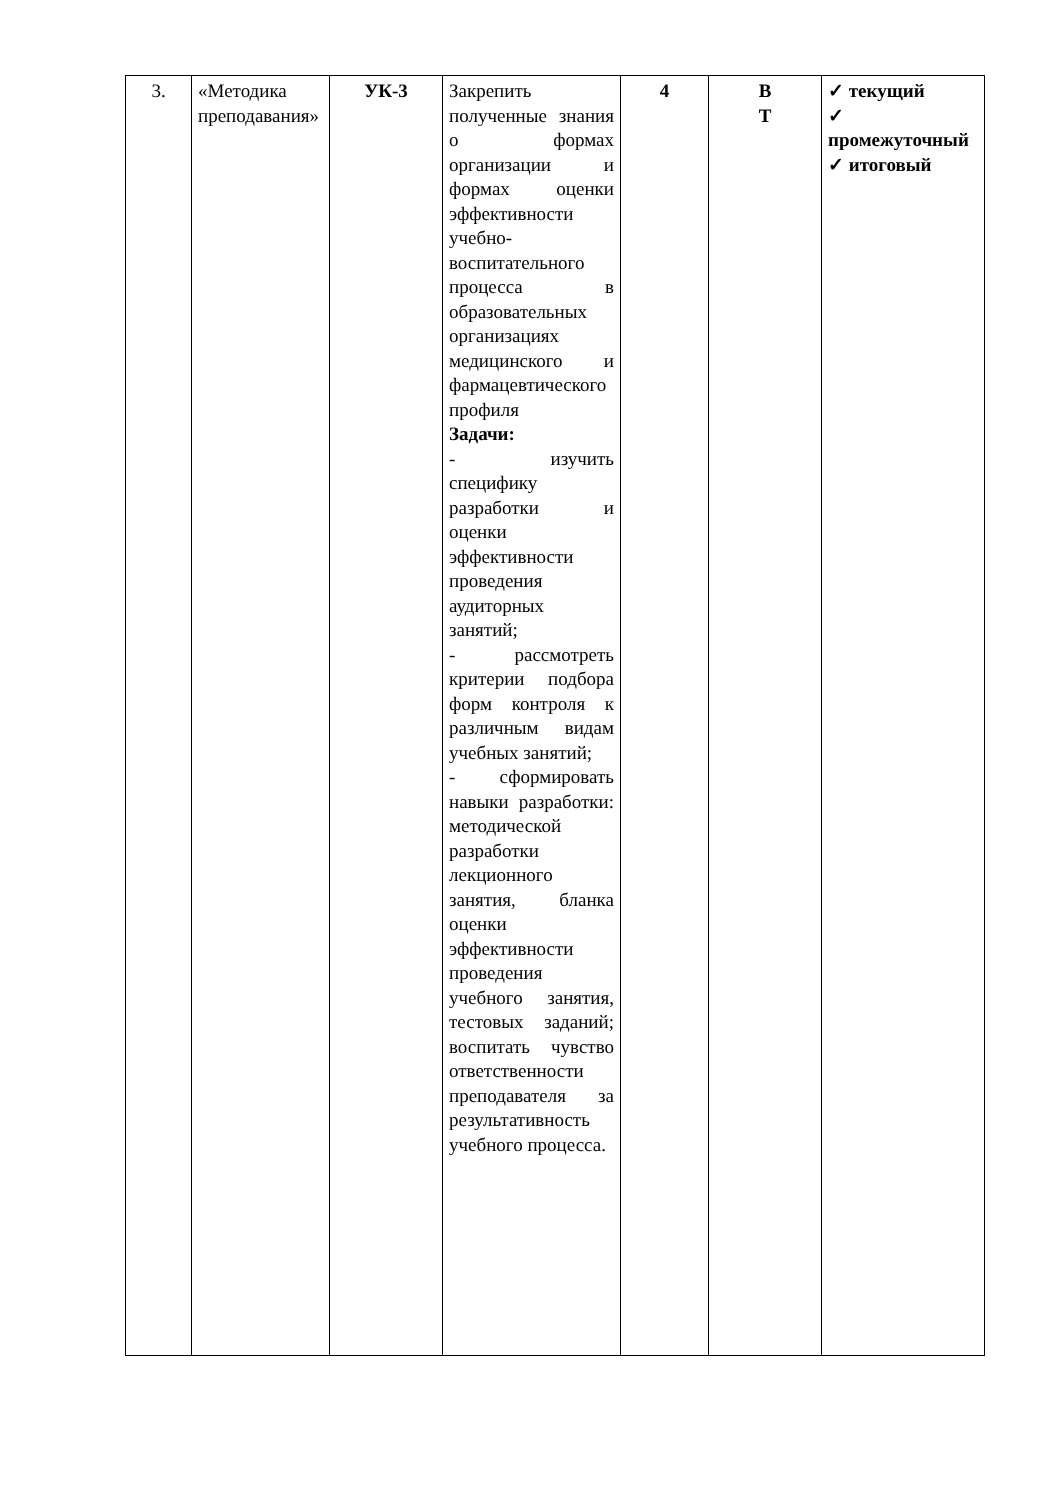| 3. | «Методика преподавания» | УК-3 | Закрепить полученные знания о формах организации и формах оценки эффективности учебно-воспитательного процесса в образовательных организациях медицинского и фармацевтического профиля Задачи: - изучить специфику разработки и оценки эффективности проведения аудиторных занятий; - рассмотреть критерии подбора форм контроля к различным видам учебных занятий; - сформировать навыки разработки: методической разработки лекционного занятия, бланка оценки эффективности проведения учебного занятия, тестовых заданий; воспитать чувство ответственности преподавателя за результативность учебного процесса. | 4 | В Т | ✓ текущий ✓ промежуточный ✓ итоговый |